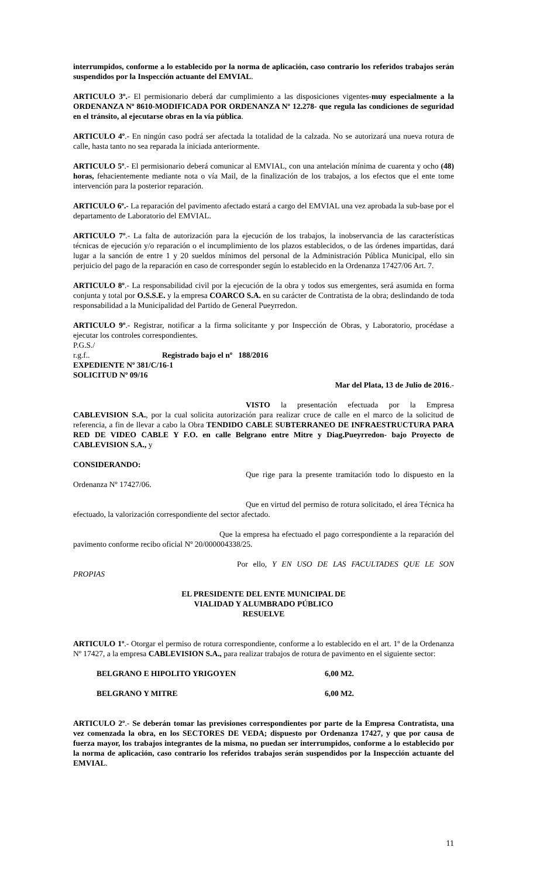interrumpidos, conforme a lo establecido por la norma de aplicación, caso contrario los referidos trabajos serán suspendidos por la Inspección actuante del EMVIAL.
ARTICULO 3º.- El permisionario deberá dar cumplimiento a las disposiciones vigentes-muy especialmente a la ORDENANZA Nº 8610-MODIFICADA POR ORDENANZA Nº 12.278- que regula las condiciones de seguridad en el tránsito, al ejecutarse obras en la vía pública.
ARTICULO 4º.- En ningún caso podrá ser afectada la totalidad de la calzada. No se autorizará una nueva rotura de calle, hasta tanto no sea reparada la iniciada anteriormente.
ARTICULO 5º.- El permisionario deberá comunicar al EMVIAL, con una antelación mínima de cuarenta y ocho (48) horas, fehacientemente mediante nota o vía Mail, de la finalización de los trabajos, a los efectos que el ente tome intervención para la posterior reparación.
ARTICULO 6º.- La reparación del pavimento afectado estará a cargo del EMVIAL una vez aprobada la sub-base por el departamento de Laboratorio del EMVIAL.
ARTICULO 7º.- La falta de autorización para la ejecución de los trabajos, la inobservancia de las características técnicas de ejecución y/o reparación o el incumplimiento de los plazos establecidos, o de las órdenes impartidas, dará lugar a la sanción de entre 1 y 20 sueldos mínimos del personal de la Administración Pública Municipal, ello sin perjuicio del pago de la reparación en caso de corresponder según lo establecido en la Ordenanza 17427/06 Art. 7.
ARTICULO 8º.- La responsabilidad civil por la ejecución de la obra y todos sus emergentes, será asumida en forma conjunta y total por O.S.S.E. y la empresa COARCO S.A. en su carácter de Contratista de la obra; deslindando de toda responsabilidad a la Municipalidad del Partido de General Pueyrredon.
ARTICULO 9º.- Registrar, notificar a la firma solicitante y por Inspección de Obras, y Laboratorio, procédase a ejecutar los controles correspondientes.
P.G.S./
r.g.f.. Registrado bajo el nº 188/2016
EXPEDIENTE Nº 381/C/16-1
SOLICITUD Nº 09/16
Mar del Plata, 13 de Julio de 2016.-
VISTO la presentación efectuada por la Empresa CABLEVISION S.A., por la cual solicita autorización para realizar cruce de calle en el marco de la solicitud de referencia, a fin de llevar a cabo la Obra TENDIDO CABLE SUBTERRANEO DE INFRAESTRUCTURA PARA RED DE VIDEO CABLE Y F.O. en calle Belgrano entre Mitre y Diag.Pueyrredon- bajo Proyecto de CABLEVISION S.A., y
CONSIDERANDO:
Que rige para la presente tramitación todo lo dispuesto en la Ordenanza Nº 17427/06.
Que en virtud del permiso de rotura solicitado, el área Técnica ha efectuado, la valorización correspondiente del sector afectado.
Que la empresa ha efectuado el pago correspondiente a la reparación del pavimento conforme recibo oficial Nº 20/000004338/25.
Por ello, Y EN USO DE LAS FACULTADES QUE LE SON PROPIAS
EL PRESIDENTE DEL ENTE MUNICIPAL DE
VIALIDAD Y ALUMBRADO PÚBLICO
RESUELVE
ARTICULO 1º.- Otorgar el permiso de rotura correspondiente, conforme a lo establecido en el art. 1º de la Ordenanza Nº 17427, a la empresa CABLEVISION S.A., para realizar trabajos de rotura de pavimento en el siguiente sector:
BELGRANO E HIPOLITO YRIGOYEN 6,00 M2.
BELGRANO Y MITRE 6,00 M2.
ARTICULO 2º.- Se deberán tomar las previsiones correspondientes por parte de la Empresa Contratista, una vez comenzada la obra, en los SECTORES DE VEDA; dispuesto por Ordenanza 17427, y que por causa de fuerza mayor, los trabajos integrantes de la misma, no puedan ser interrumpidos, conforme a lo establecido por la norma de aplicación, caso contrario los referidos trabajos serán suspendidos por la Inspección actuante del EMVIAL.
11